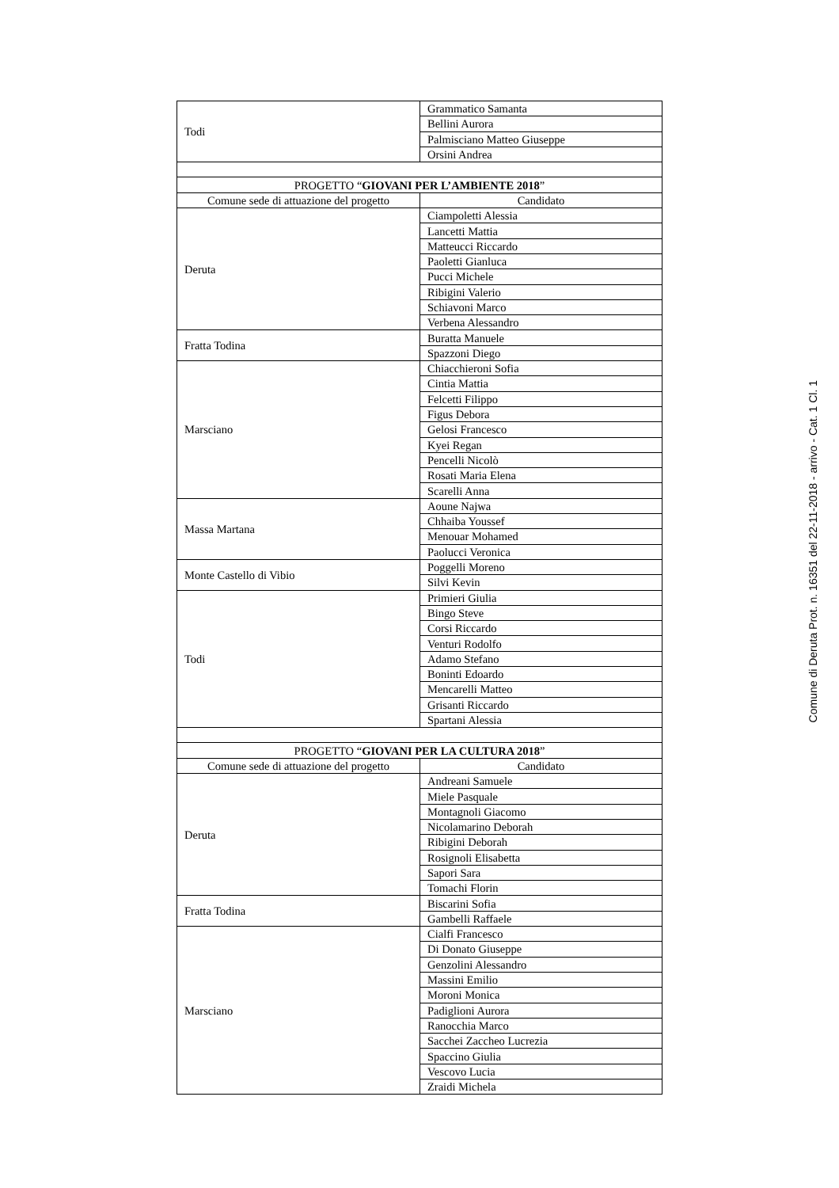| Todi | Grammatico Samanta |
| | Bellini Aurora |
| | Palmisciano Matteo Giuseppe |
| | Orsini Andrea |
| PROGETTO “ GIOVANI PER L’AMBIENTE 2018 ” | |
| Comune sede di attuazione del progetto | Candidato |
| Deruta | Ciampoletti Alessia |
| | Lancetti Mattia |
| | Matteucci Riccardo |
| | Paoletti Gianluca |
| | Pucci Michele |
| | Ribigini Valerio |
| | Schiavoni Marco |
| | Verbena Alessandro |
| Fratta Todina | Buratta Manuele |
| | Spazzoni Diego |
| Marsciano | Chiacchieroni Sofia |
| | Cintia Mattia |
| | Felcetti Filippo |
| | Figus Debora |
| | Gelosi Francesco |
| | Kyei Regan |
| | Pencelli Nicolò |
| | Rosati Maria Elena |
| | Scarelli Anna |
| Massa Martana | Aoune Najwa |
| | Chhaiba Youssef |
| | Menouar Mohamed |
| | Paolucci Veronica |
| Monte Castello di Vibio | Poggelli Moreno |
| | Silvi Kevin |
| Todi | Primieri Giulia |
| | Bingo Steve |
| | Corsi Riccardo |
| | Venturi Rodolfo |
| | Adamo Stefano |
| | Boninti Edoardo |
| | Mencarelli Matteo |
| | Grisanti Riccardo |
| | Spartani Alessia |
| PROGETTO “ GIOVANI PER LA CULTURA 2018 ” | |
| Comune sede di attuazione del progetto | Candidato |
| Deruta | Andreani Samuele |
| | Miele Pasquale |
| | Montagnoli Giacomo |
| | Nicolamarino Deborah |
| | Ribigini Deborah |
| | Rosignoli Elisabetta |
| | Sapori Sara |
| | Tomachi Florin |
| Fratta Todina | Biscarini Sofia |
| | Gambelli Raffaele |
| Marsciano | Cialfi Francesco |
| | Di Donato Giuseppe |
| | Genzolini Alessandro |
| | Massini Emilio |
| | Moroni Monica |
| | Padiglioni Aurora |
| | Ranocchia Marco |
| | Sacchei Zaccheo Lucrezia |
| | Spaccino Giulia |
| | Vescovo Lucia |
| | Zraidi Michela |
Comune di Deruta Prot. n. 16351 del 22-11-2018 - arrivo - Cat. 1 Cl. 1